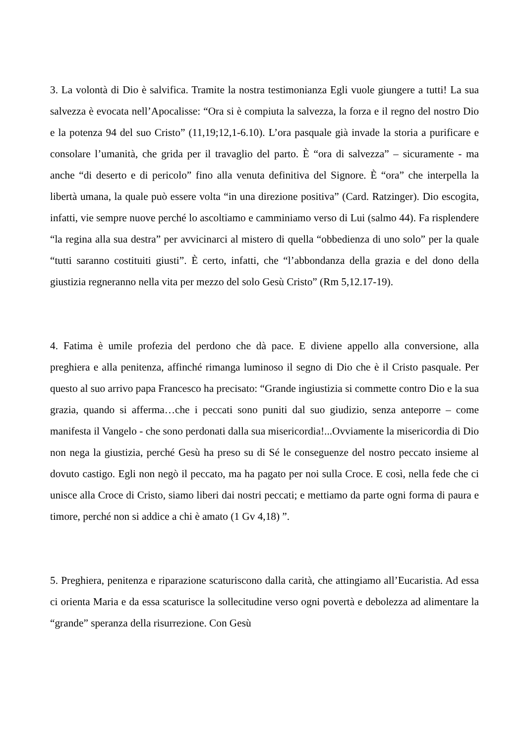3. La volontà di Dio è salvifica. Tramite la nostra testimonianza Egli vuole giungere a tutti! La sua salvezza è evocata nell’Apocalisse: “Ora si è compiuta la salvezza, la forza e il regno del nostro Dio e la potenza 94 del suo Cristo” (11,19;12,1-6.10). L’ora pasquale già invade la storia a purificare e consolare l’umanità, che grida per il travaglio del parto. È “ora di salvezza” – sicuramente - ma anche “di deserto e di pericolo” fino alla venuta definitiva del Signore. È “ora” che interpella la libertà umana, la quale può essere volta “in una direzione positiva” (Card. Ratzinger). Dio escogita, infatti, vie sempre nuove perché lo ascoltiamo e camminiamo verso di Lui (salmo 44). Fa risplendere “la regina alla sua destra” per avvicinarci al mistero di quella “obbedienza di uno solo” per la quale “tutti saranno costituiti giusti”. È certo, infatti, che “l’abbondanza della grazia e del dono della giustizia regneranno nella vita per mezzo del solo Gesù Cristo” (Rm 5,12.17-19).
4. Fatima è umile profezia del perdono che dà pace. E diviene appello alla conversione, alla preghiera e alla penitenza, affinché rimanga luminoso il segno di Dio che è il Cristo pasquale. Per questo al suo arrivo papa Francesco ha precisato: “Grande ingiustizia si commette contro Dio e la sua grazia, quando si afferma…che i peccati sono puniti dal suo giudizio, senza anteporre – come manifesta il Vangelo - che sono perdonati dalla sua misericordia!...Ovviamente la misericordia di Dio non nega la giustizia, perché Gesù ha preso su di Sé le conseguenze del nostro peccato insieme al dovuto castigo. Egli non negò il peccato, ma ha pagato per noi sulla Croce. E così, nella fede che ci unisce alla Croce di Cristo, siamo liberi dai nostri peccati; e mettiamo da parte ogni forma di paura e timore, perché non si addice a chi è amato (1 Gv 4,18) ”.
5. Preghiera, penitenza e riparazione scaturiscono dalla carità, che attingiamo all’Eucaristia. Ad essa ci orienta Maria e da essa scaturisce la sollecitudine verso ogni povertà e debolezza ad alimentare la “grande” speranza della risurrezione. Con Gesù